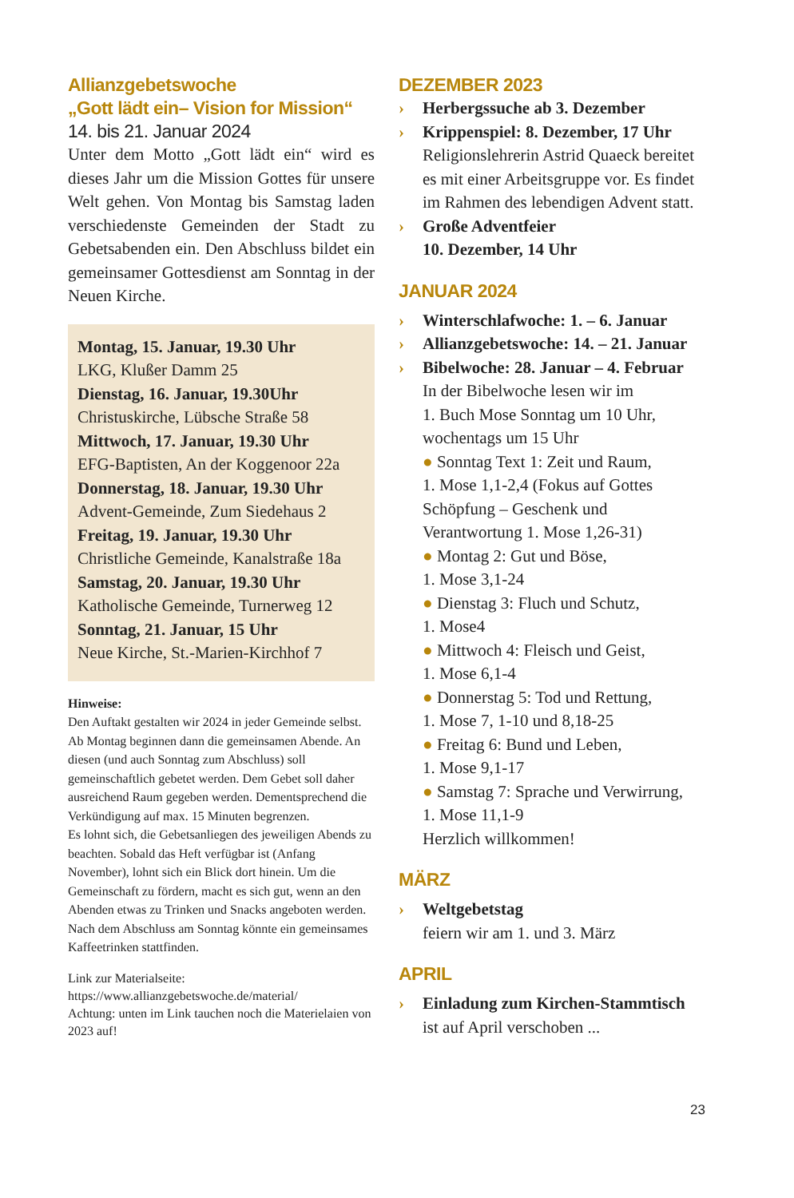Allianzgebetswoche
„Gott lädt ein– Vision for Mission“
14. bis 21. Januar 2024
Unter dem Motto „Gott lädt ein“ wird es dieses Jahr um die Mission Gottes für unsere Welt gehen. Von Montag bis Samstag laden verschiedenste Gemeinden der Stadt zu Gebetsabenden ein. Den Abschluss bildet ein gemeinsamer Gottesdienst am Sonntag in der Neuen Kirche.
Montag, 15. Januar, 19.30 Uhr
LKG, Klußer Damm 25
Dienstag, 16. Januar, 19.30Uhr
Christuskirche, Lübsche Straße 58
Mittwoch, 17. Januar, 19.30 Uhr
EFG-Baptisten, An der Koggenoor 22a
Donnerstag, 18. Januar, 19.30 Uhr
Advent-Gemeinde, Zum Siedehaus 2
Freitag, 19. Januar, 19.30 Uhr
Christliche Gemeinde, Kanalstraße 18a
Samstag, 20. Januar, 19.30 Uhr
Katholische Gemeinde, Turnerweg 12
Sonntag, 21. Januar, 15 Uhr
Neue Kirche, St.-Marien-Kirchhof 7
Hinweise:
Den Auftakt gestalten wir 2024 in jeder Gemeinde selbst. Ab Montag beginnen dann die gemeinsamen Abende. An diesen (und auch Sonntag zum Abschluss) soll gemeinschaftlich gebetet werden. Dem Gebet soll daher ausreichend Raum gegeben werden. Dementsprechend die Verkündigung auf max. 15 Minuten begrenzen.
Es lohnt sich, die Gebetsanliegen des jeweiligen Abends zu beachten. Sobald das Heft verfügbar ist (Anfang November), lohnt sich ein Blick dort hinein. Um die Gemeinschaft zu fördern, macht es sich gut, wenn an den Abenden etwas zu Trinken und Snacks angeboten werden.
Nach dem Abschluss am Sonntag könnte ein gemeinsames Kaffeetrinken stattfinden.
Link zur Materialseite:
https://www.allianzgebetswoche.de/material/
Achtung: unten im Link tauchen noch die Materielaien von 2023 auf!
DEZEMBER 2023
› Herbergssuche ab 3. Dezember
› Krippenspiel: 8. Dezember, 17 Uhr
Religionslehrerin Astrid Quaeck bereitet es mit einer Arbeitsgruppe vor. Es findet im Rahmen des lebendigen Advent statt.
› Große Adventfeier
10. Dezember, 14 Uhr
JANUAR 2024
› Winterschlafwoche: 1. – 6. Januar
› Allianzgebetswoche: 14. – 21. Januar
› Bibelwoche: 28. Januar – 4. Februar
In der Bibelwoche lesen wir im
1. Buch Mose Sonntag um 10 Uhr,
wochentags um 15 Uhr
● Sonntag Text 1: Zeit und Raum,
1. Mose 1,1-2,4 (Fokus auf Gottes Schöpfung – Geschenk und Verantwortung 1. Mose 1,26-31)
● Montag 2: Gut und Böse,
1. Mose 3,1-24
● Dienstag 3: Fluch und Schutz,
1. Mose4
● Mittwoch 4: Fleisch und Geist,
1. Mose 6,1-4
● Donnerstag 5: Tod und Rettung,
1. Mose 7, 1-10 und 8,18-25
● Freitag 6: Bund und Leben,
1. Mose 9,1-17
● Samstag 7: Sprache und Verwirrung,
1. Mose 11,1-9
Herzlich willkommen!
MÄRZ
› Weltgebetstag
feiern wir am 1. und 3. März
APRIL
› Einladung zum Kirchen-Stammtisch
ist auf April verschoben ...
23